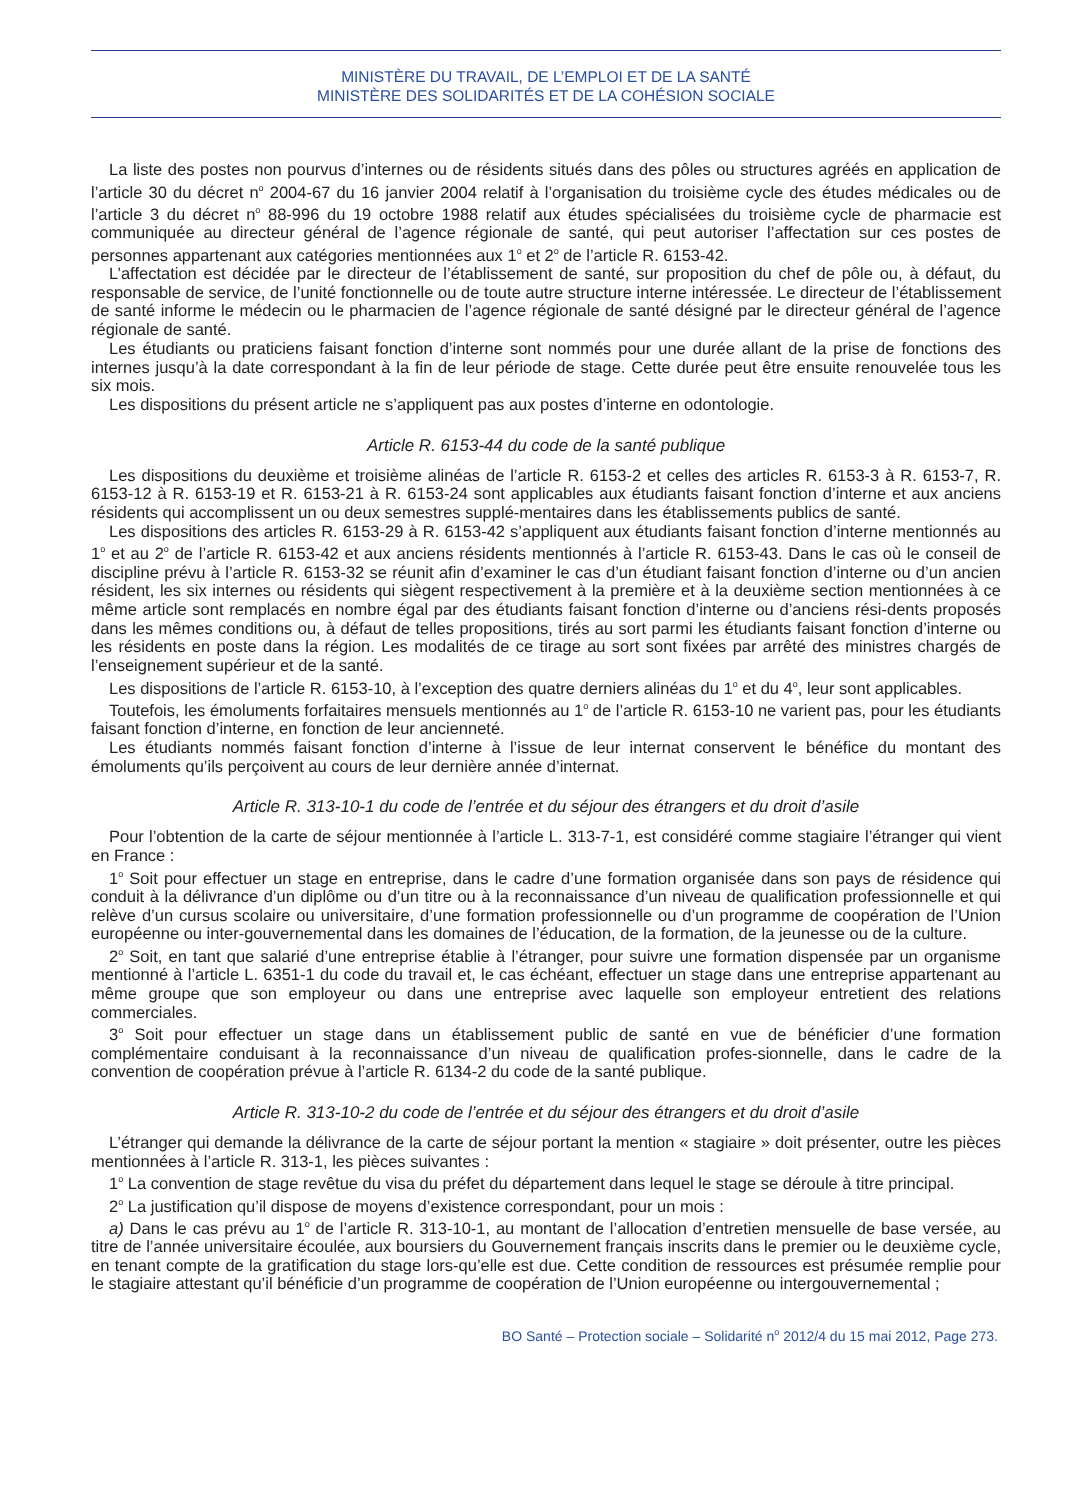MINISTÈRE DU TRAVAIL, DE L’EMPLOI ET DE LA SANTÉ
MINISTÈRE DES SOLIDARITÉS ET DE LA COHÉSION SOCIALE
La liste des postes non pourvus d’internes ou de résidents situés dans des pôles ou structures agréés en application de l’article 30 du décret n<sup>o</sup> 2004-67 du 16 janvier 2004 relatif à l’organisation du troisième cycle des études médicales ou de l’article 3 du décret n<sup>o</sup> 88-996 du 19 octobre 1988 relatif aux études spécialisées du troisième cycle de pharmacie est communiquée au directeur général de l’agence régionale de santé, qui peut autoriser l’affectation sur ces postes de personnes appartenant aux catégories mentionnées aux 1<sup>o</sup> et 2<sup>o</sup> de l’article R. 6153-42.
L’affectation est décidée par le directeur de l’établissement de santé, sur proposition du chef de pôle ou, à défaut, du responsable de service, de l’unité fonctionnelle ou de toute autre structure interne intéressée. Le directeur de l’établissement de santé informe le médecin ou le pharmacien de l’agence régionale de santé désigné par le directeur général de l’agence régionale de santé.
Les étudiants ou praticiens faisant fonction d’interne sont nommés pour une durée allant de la prise de fonctions des internes jusqu’à la date correspondant à la fin de leur période de stage. Cette durée peut être ensuite renouvelée tous les six mois.
Les dispositions du présent article ne s’appliquent pas aux postes d’interne en odontologie.
Article R. 6153-44 du code de la santé publique
Les dispositions du deuxième et troisième alinéas de l’article R. 6153-2 et celles des articles R. 6153-3 à R. 6153-7, R. 6153-12 à R. 6153-19 et R. 6153-21 à R. 6153-24 sont applicables aux étudiants faisant fonction d’interne et aux anciens résidents qui accomplissent un ou deux semestres supplé-mentaires dans les établissements publics de santé.
Les dispositions des articles R. 6153-29 à R. 6153-42 s’appliquent aux étudiants faisant fonction d’interne mentionnés au 1<sup>o</sup> et au 2<sup>o</sup> de l’article R. 6153-42 et aux anciens résidents mentionnés à l’article R. 6153-43. Dans le cas où le conseil de discipline prévu à l’article R. 6153-32 se réunit afin d’examiner le cas d’un étudiant faisant fonction d’interne ou d’un ancien résident, les six internes ou résidents qui siègent respectivement à la première et à la deuxième section mentionnées à ce même article sont remplacés en nombre égal par des étudiants faisant fonction d’interne ou d’anciens rési-dents proposés dans les mêmes conditions ou, à défaut de telles propositions, tirés au sort parmi les étudiants faisant fonction d’interne ou les résidents en poste dans la région. Les modalités de ce tirage au sort sont fixées par arrêté des ministres chargés de l’enseignement supérieur et de la santé.
Les dispositions de l’article R. 6153-10, à l’exception des quatre derniers alinéas du 1<sup>o</sup> et du 4<sup>o</sup>, leur sont applicables.
Toutefois, les émoluments forfaitaires mensuels mentionnés au 1<sup>o</sup> de l’article R. 6153-10 ne varient pas, pour les étudiants faisant fonction d’interne, en fonction de leur ancienneté.
Les étudiants nommés faisant fonction d’interne à l’issue de leur internat conservent le bénéfice du montant des émoluments qu’ils perçoivent au cours de leur dernière année d’internat.
Article R. 313-10-1 du code de l’entrée et du séjour des étrangers et du droit d’asile
Pour l’obtention de la carte de séjour mentionnée à l’article L. 313-7-1, est considéré comme stagiaire l’étranger qui vient en France :
1<sup>o</sup> Soit pour effectuer un stage en entreprise, dans le cadre d’une formation organisée dans son pays de résidence qui conduit à la délivrance d’un diplôme ou d’un titre ou à la reconnaissance d’un niveau de qualification professionnelle et qui relève d’un cursus scolaire ou universitaire, d’une formation professionnelle ou d’un programme de coopération de l’Union européenne ou inter-gouvernemental dans les domaines de l’éducation, de la formation, de la jeunesse ou de la culture.
2<sup>o</sup> Soit, en tant que salarié d’une entreprise établie à l’étranger, pour suivre une formation dispensée par un organisme mentionné à l’article L. 6351-1 du code du travail et, le cas échéant, effectuer un stage dans une entreprise appartenant au même groupe que son employeur ou dans une entreprise avec laquelle son employeur entretient des relations commerciales.
3<sup>o</sup> Soit pour effectuer un stage dans un établissement public de santé en vue de bénéficier d’une formation complémentaire conduisant à la reconnaissance d’un niveau de qualification profes-sionnelle, dans le cadre de la convention de coopération prévue à l’article R. 6134-2 du code de la santé publique.
Article R. 313-10-2 du code de l’entrée et du séjour des étrangers et du droit d’asile
L’étranger qui demande la délivrance de la carte de séjour portant la mention « stagiaire » doit présenter, outre les pièces mentionnées à l’article R. 313-1, les pièces suivantes :
1<sup>o</sup> La convention de stage revêtue du visa du préfet du département dans lequel le stage se déroule à titre principal.
2<sup>o</sup> La justification qu’il dispose de moyens d’existence correspondant, pour un mois :
a) Dans le cas prévu au 1<sup>o</sup> de l’article R. 313-10-1, au montant de l’allocation d’entretien mensuelle de base versée, au titre de l’année universitaire écoulée, aux boursiers du Gouvernement français inscrits dans le premier ou le deuxième cycle, en tenant compte de la gratification du stage lors-qu’elle est due. Cette condition de ressources est présumée remplie pour le stagiaire attestant qu’il bénéficie d’un programme de coopération de l’Union européenne ou intergouvernemental ;
BO Santé – Protection sociale – Solidarité n<sup>o</sup> 2012/4 du 15 mai 2012, Page 273.